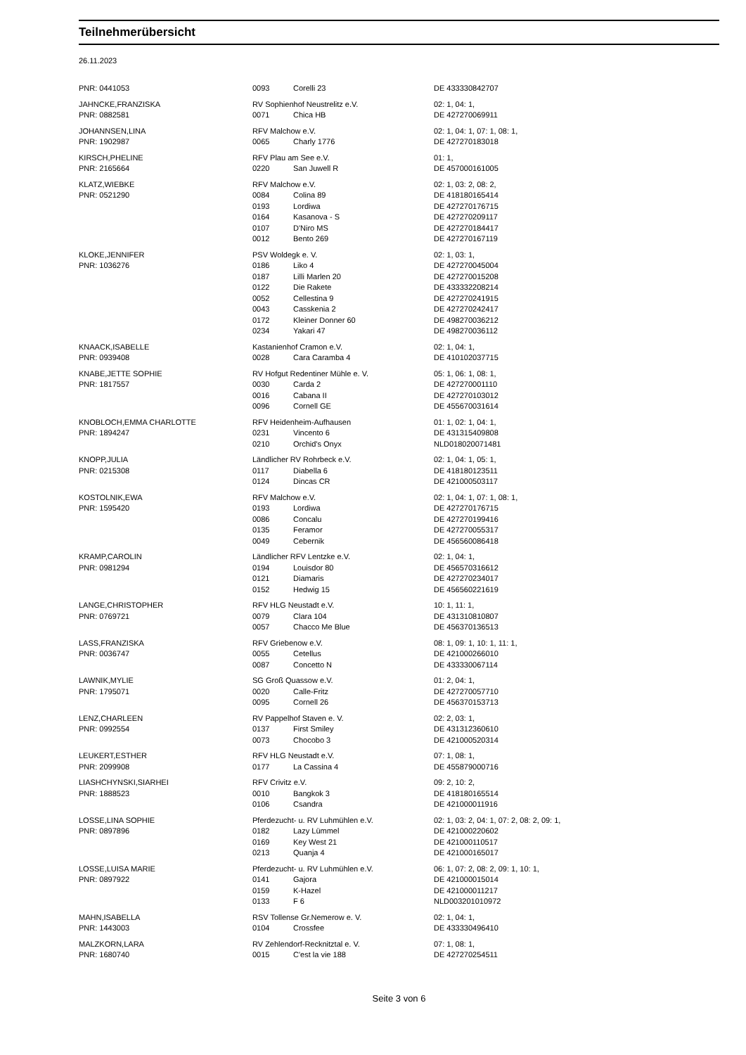Teilnehmerübersicht
26.11.2023
| PNR: 0441053 | 0093 | Corelli 23 | DE 433330842707 |
| JAHNCKE,FRANZISKA | RV Sophienhof Neustrelitz e.V. | | 02: 1, 04: 1, |
| PNR: 0882581 | 0071 | Chica HB | DE 427270069911 |
| JOHANNSEN,LINA | RFV Malchow e.V. | | 02: 1, 04: 1, 07: 1, 08: 1, |
| PNR: 1902987 | 0065 | Charly 1776 | DE 427270183018 |
| KIRSCH,PHELINE | RFV Plau am See e.V. | | 01: 1, |
| PNR: 2165664 | 0220 | San Juwell R | DE 457000161005 |
| KLATZ,WIEBKE | RFV Malchow e.V. | | 02: 1, 03: 2, 08: 2, |
| PNR: 0521290 | 0084 | Colina 89 | DE 418180165414 |
| | 0193 | Lordiwa | DE 427270176715 |
| | 0164 | Kasanova - S | DE 427270209117 |
| | 0107 | D'Niro MS | DE 427270184417 |
| | 0012 | Bento 269 | DE 427270167119 |
| KLOKE,JENNIFER | PSV Woldegk e. V. | | 02: 1, 03: 1, |
| PNR: 1036276 | 0186 | Liko 4 | DE 427270045004 |
| | 0187 | Lilli Marlen 20 | DE 427270015208 |
| | 0122 | Die Rakete | DE 433332208214 |
| | 0052 | Cellestina 9 | DE 427270241915 |
| | 0043 | Casskenia 2 | DE 427270242417 |
| | 0172 | Kleiner Donner 60 | DE 498270036212 |
| | 0234 | Yakari 47 | DE 498270036112 |
| KNAACK,ISABELLE | Kastanienhof Cramon e.V. | | 02: 1, 04: 1, |
| PNR: 0939408 | 0028 | Cara Caramba 4 | DE 410102037715 |
| KNABE,JETTE SOPHIE | RV Hofgut Redentiner Mühle e. V. | | 05: 1, 06: 1, 08: 1, |
| PNR: 1817557 | 0030 | Carda 2 | DE 427270001110 |
| | 0016 | Cabana II | DE 427270103012 |
| | 0096 | Cornell GE | DE 455670031614 |
| KNOBLOCH,EMMA CHARLOTTE | RFV Heidenheim-Aufhausen | | 01: 1, 02: 1, 04: 1, |
| PNR: 1894247 | 0231 | Vincento 6 | DE 431315409808 |
| | 0210 | Orchid's Onyx | NLD018020071481 |
| KNOPP,JULIA | Ländlicher RV Rohrbeck e.V. | | 02: 1, 04: 1, 05: 1, |
| PNR: 0215308 | 0117 | Diabella 6 | DE 418180123511 |
| | 0124 | Dincas CR | DE 421000503117 |
| KOSTOLNIK,EWA | RFV Malchow e.V. | | 02: 1, 04: 1, 07: 1, 08: 1, |
| PNR: 1595420 | 0193 | Lordiwa | DE 427270176715 |
| | 0086 | Concalu | DE 427270199416 |
| | 0135 | Feramor | DE 427270055317 |
| | 0049 | Cebernik | DE 456560086418 |
| KRAMP,CAROLIN | Ländlicher RFV Lentzke e.V. | | 02: 1, 04: 1, |
| PNR: 0981294 | 0194 | Louisdor 80 | DE 456570316612 |
| | 0121 | Diamaris | DE 427270234017 |
| | 0152 | Hedwig 15 | DE 456560221619 |
| LANGE,CHRISTOPHER | RFV HLG Neustadt e.V. | | 10: 1, 11: 1, |
| PNR: 0769721 | 0079 | Clara 104 | DE 431310810807 |
| | 0057 | Chacco Me Blue | DE 456370136513 |
| LASS,FRANZISKA | RFV Griebenow e.V. | | 08: 1, 09: 1, 10: 1, 11: 1, |
| PNR: 0036747 | 0055 | Cetellus | DE 421000266010 |
| | 0087 | Concetto N | DE 433330067114 |
| LAWNIK,MYLIE | SG Groß Quassow e.V. | | 01: 2, 04: 1, |
| PNR: 1795071 | 0020 | Calle-Fritz | DE 427270057710 |
| | 0095 | Cornell 26 | DE 456370153713 |
| LENZ,CHARLEEN | RV Pappelhof Staven e. V. | | 02: 2, 03: 1, |
| PNR: 0992554 | 0137 | First Smiley | DE 431312360610 |
| | 0073 | Chocobo 3 | DE 421000520314 |
| LEUKERT,ESTHER | RFV HLG Neustadt e.V. | | 07: 1, 08: 1, |
| PNR: 2099908 | 0177 | La Cassina 4 | DE 455879000716 |
| LIASHCHYNSKI,SIARHEI | RFV Crivitz e.V. | | 09: 2, 10: 2, |
| PNR: 1888523 | 0010 | Bangkok 3 | DE 418180165514 |
| | 0106 | Csandra | DE 421000011916 |
| LOSSE,LINA SOPHIE | Pferdezucht- u. RV Luhmühlen e.V. | | 02: 1, 03: 2, 04: 1, 07: 2, 08: 2, 09: 1, |
| PNR: 0897896 | 0182 | Lazy Lümmel | DE 421000220602 |
| | 0169 | Key West 21 | DE 421000110517 |
| | 0213 | Quanja 4 | DE 421000165017 |
| LOSSE,LUISA MARIE | Pferdezucht- u. RV Luhmühlen e.V. | | 06: 1, 07: 2, 08: 2, 09: 1, 10: 1, |
| PNR: 0897922 | 0141 | Gajora | DE 421000015014 |
| | 0159 | K-Hazel | DE 421000011217 |
| | 0133 | F 6 | NLD003201010972 |
| MAHN,ISABELLA | RSV Tollense Gr.Nemerow e. V. | | 02: 1, 04: 1, |
| PNR: 1443003 | 0104 | Crossfee | DE 433330496410 |
| MALZKORN,LARA | RV Zehlendorf-Recknitztal e. V. | | 07: 1, 08: 1, |
| PNR: 1680740 | 0015 | C'est la vie 188 | DE 427270254511 |
Seite 3 von 6